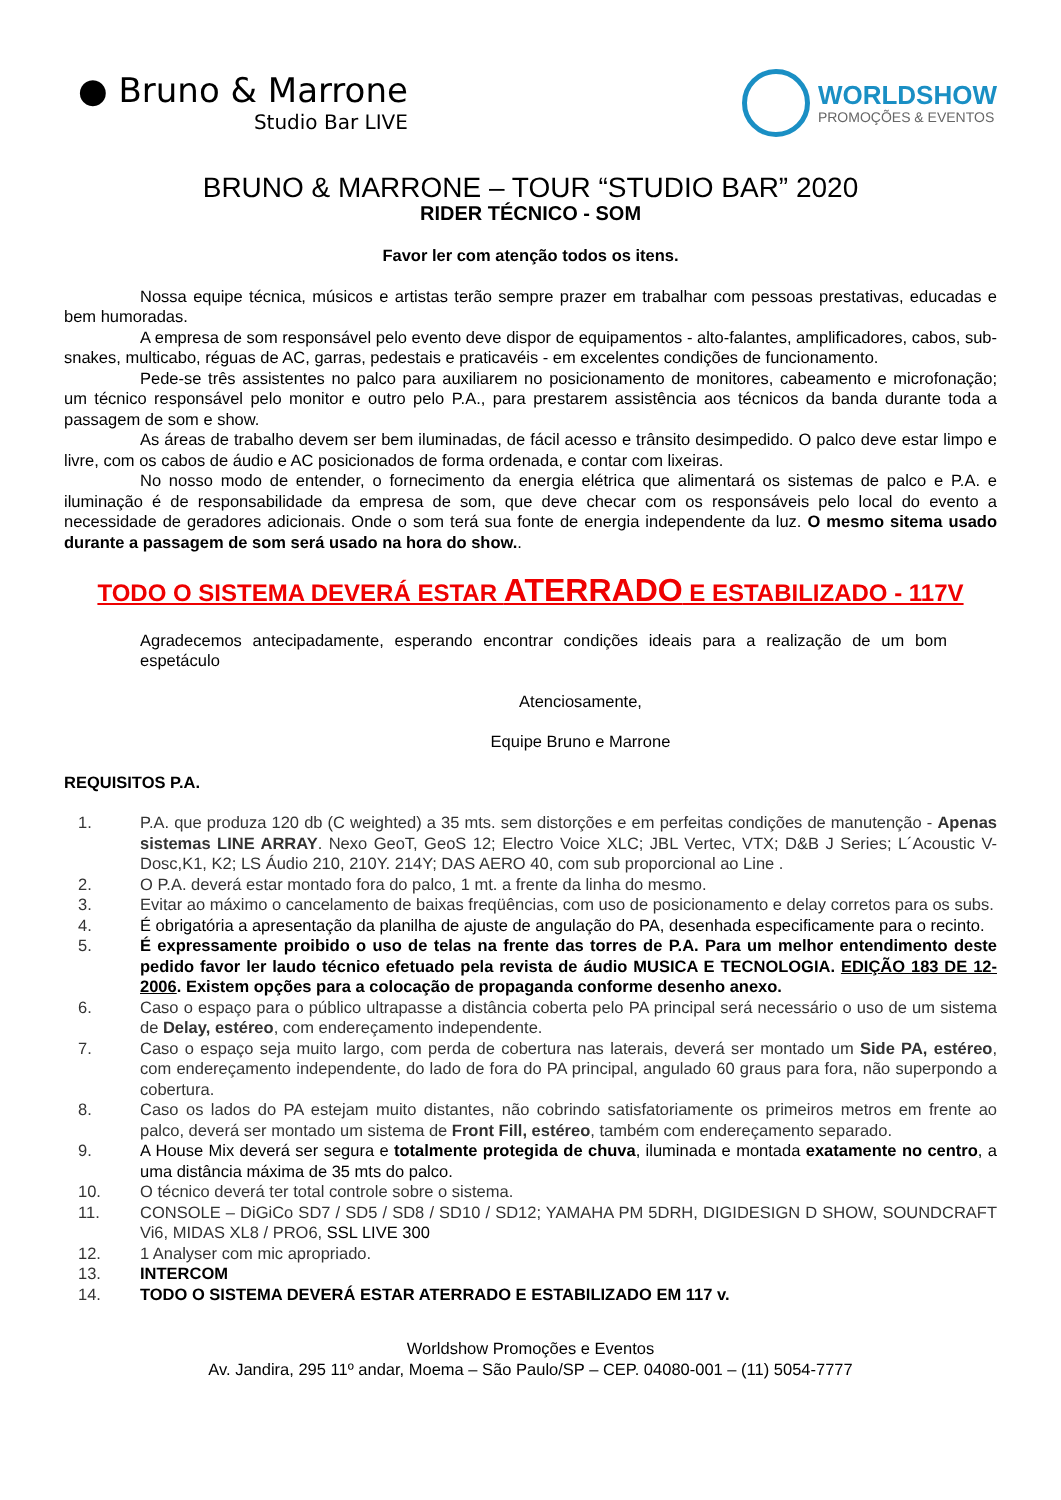● Bruno & Marrone
Studio Bar LIVE
WORLDSHOW
PROMOÇÕES & EVENTOS
BRUNO & MARRONE – TOUR “STUDIO BAR” 2020
RIDER TÉCNICO - SOM
Favor ler com atenção todos os itens.
Nossa equipe técnica, músicos e artistas terão sempre prazer em trabalhar com pessoas prestativas, educadas e bem humoradas.
A empresa de som responsável pelo evento deve dispor de equipamentos - alto-falantes, amplificadores, cabos, sub-snakes, multicabo, réguas de AC, garras, pedestais e praticavéis - em excelentes condições de funcionamento.
Pede-se três assistentes no palco para auxiliarem no posicionamento de monitores, cabeamento e microfonação; um técnico responsável pelo monitor e outro pelo P.A., para prestarem assistência aos técnicos da banda durante toda a passagem de som e show.
As áreas de trabalho devem ser bem iluminadas, de fácil acesso e trânsito desimpedido. O palco deve estar limpo e livre, com os cabos de áudio e AC posicionados de forma ordenada, e contar com lixeiras.
No nosso modo de entender, o fornecimento da energia elétrica que alimentará os sistemas de palco e P.A. e iluminação é de responsabilidade da empresa de som, que deve checar com os responsáveis pelo local do evento a necessidade de geradores adicionais. Onde o som terá sua fonte de energia independente da luz. O mesmo sitema usado durante a passagem de som será usado na hora do show..
TODO O SISTEMA DEVERÁ ESTAR ATERRADO E ESTABILIZADO - 117V
Agradecemos antecipadamente, esperando encontrar condições ideais para a realização de um bom espetáculo
Atenciosamente,
Equipe Bruno e Marrone
REQUISITOS P.A.
1. P.A. que produza 120 db (C weighted) a 35 mts. sem distorções e em perfeitas condições de manutenção - Apenas sistemas LINE ARRAY. Nexo GeoT, GeoS 12; Electro Voice XLC; JBL Vertec, VTX; D&B J Series; L´Acoustic V-Dosc,K1, K2; LS Áudio 210, 210Y. 214Y; DAS AERO 40, com sub proporcional ao Line .
2. O P.A. deverá estar montado fora do palco, 1 mt. a frente da linha do mesmo.
3. Evitar ao máximo o cancelamento de baixas freqüências, com uso de posicionamento e delay corretos para os subs.
4. É obrigatória a apresentação da planilha de ajuste de angulação do PA, desenhada especificamente para o recinto.
5. É expressamente proibido o uso de telas na frente das torres de P.A. Para um melhor entendimento deste pedido favor ler laudo técnico efetuado pela revista de áudio MUSICA E TECNOLOGIA. EDIÇÃO 183 DE 12-2006. Existem opções para a colocação de propaganda conforme desenho anexo.
6. Caso o espaço para o público ultrapasse a distância coberta pelo PA principal será necessário o uso de um sistema de Delay, estéreo, com endereçamento independente.
7. Caso o espaço seja muito largo, com perda de cobertura nas laterais, deverá ser montado um Side PA, estéreo, com endereçamento independente, do lado de fora do PA principal, angulado 60 graus para fora, não superpondo a cobertura.
8. Caso os lados do PA estejam muito distantes, não cobrindo satisfatoriamente os primeiros metros em frente ao palco, deverá ser montado um sistema de Front Fill, estéreo, também com endereçamento separado.
9. A House Mix deverá ser segura e totalmente protegida de chuva, iluminada e montada exatamente no centro, a uma distância máxima de 35 mts do palco.
10. O técnico deverá ter total controle sobre o sistema.
11. CONSOLE – DiGiCo SD7 / SD5 / SD8 / SD10 / SD12; YAMAHA PM 5DRH, DIGIDESIGN D SHOW, SOUNDCRAFT Vi6, MIDAS XL8 / PRO6, SSL LIVE 300
12. 1 Analyser com mic apropriado.
13. INTERCOM
14. TODO O SISTEMA DEVERÁ ESTAR ATERRADO E ESTABILIZADO EM 117 v.
Worldshow Promoções e Eventos
Av. Jandira, 295 11º andar, Moema – São Paulo/SP – CEP. 04080-001 – (11) 5054-7777